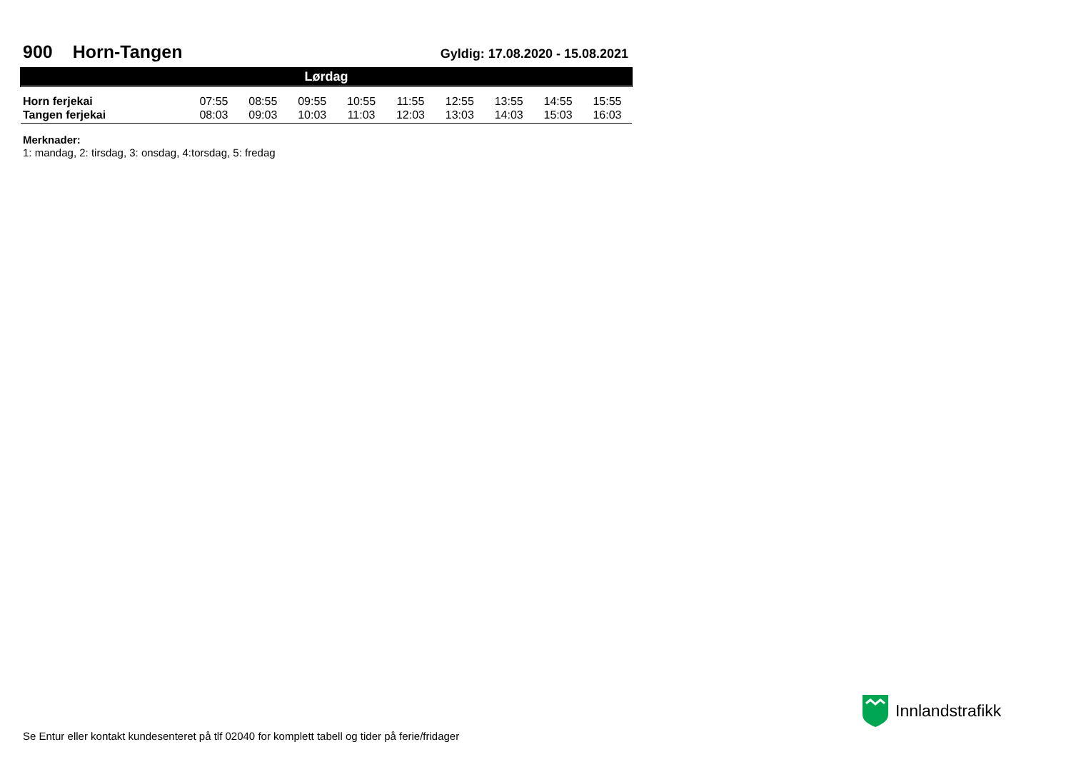900 Horn-Tangen
Gyldig: 17.08.2020 - 15.08.2021
| Lørdag | | | | | | | | | |
| --- | --- | --- | --- | --- | --- | --- | --- | --- | --- |
| Horn ferjekai | 07:55 | 08:55 | 09:55 | 10:55 | 11:55 | 12:55 | 13:55 | 14:55 | 15:55 |
| Tangen ferjekai | 08:03 | 09:03 | 10:03 | 11:03 | 12:03 | 13:03 | 14:03 | 15:03 | 16:03 |
Merknader:
1: mandag, 2: tirsdag, 3: onsdag, 4:torsdag, 5: fredag
Innlandstrafikk
Se Entur eller kontakt kundesenteret på tlf 02040 for komplett tabell og tider på ferie/fridager